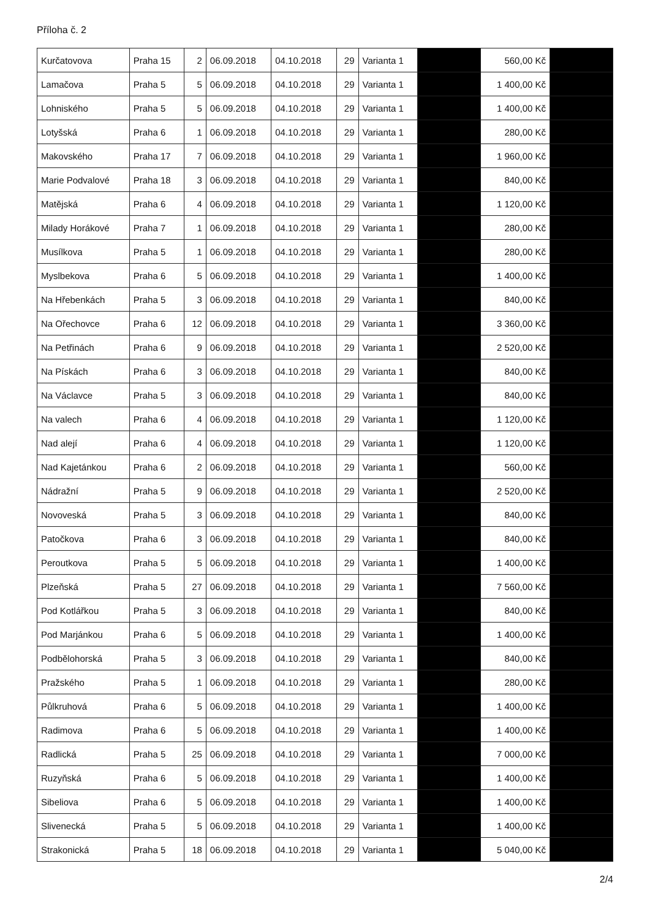Příloha č. 2
| Kurčatovova | Praha 15 | 2 | 06.09.2018 | 04.10.2018 | 29 | Varianta 1 | | 560,00 Kč | |
| Lamačova | Praha 5 | 5 | 06.09.2018 | 04.10.2018 | 29 | Varianta 1 | | 1 400,00 Kč | |
| Lohniského | Praha 5 | 5 | 06.09.2018 | 04.10.2018 | 29 | Varianta 1 | | 1 400,00 Kč | |
| Lotyšská | Praha 6 | 1 | 06.09.2018 | 04.10.2018 | 29 | Varianta 1 | | 280,00 Kč | |
| Makovského | Praha 17 | 7 | 06.09.2018 | 04.10.2018 | 29 | Varianta 1 | | 1 960,00 Kč | |
| Marie Podvalové | Praha 18 | 3 | 06.09.2018 | 04.10.2018 | 29 | Varianta 1 | | 840,00 Kč | |
| Matějská | Praha 6 | 4 | 06.09.2018 | 04.10.2018 | 29 | Varianta 1 | | 1 120,00 Kč | |
| Milady Horákové | Praha 7 | 1 | 06.09.2018 | 04.10.2018 | 29 | Varianta 1 | | 280,00 Kč | |
| Musílkova | Praha 5 | 1 | 06.09.2018 | 04.10.2018 | 29 | Varianta 1 | | 280,00 Kč | |
| Myslbekova | Praha 6 | 5 | 06.09.2018 | 04.10.2018 | 29 | Varianta 1 | | 1 400,00 Kč | |
| Na Hřebenkách | Praha 5 | 3 | 06.09.2018 | 04.10.2018 | 29 | Varianta 1 | | 840,00 Kč | |
| Na Ořechovce | Praha 6 | 12 | 06.09.2018 | 04.10.2018 | 29 | Varianta 1 | | 3 360,00 Kč | |
| Na Petřinách | Praha 6 | 9 | 06.09.2018 | 04.10.2018 | 29 | Varianta 1 | | 2 520,00 Kč | |
| Na Pískách | Praha 6 | 3 | 06.09.2018 | 04.10.2018 | 29 | Varianta 1 | | 840,00 Kč | |
| Na Václavce | Praha 5 | 3 | 06.09.2018 | 04.10.2018 | 29 | Varianta 1 | | 840,00 Kč | |
| Na valech | Praha 6 | 4 | 06.09.2018 | 04.10.2018 | 29 | Varianta 1 | | 1 120,00 Kč | |
| Nad alejí | Praha 6 | 4 | 06.09.2018 | 04.10.2018 | 29 | Varianta 1 | | 1 120,00 Kč | |
| Nad Kajetánkou | Praha 6 | 2 | 06.09.2018 | 04.10.2018 | 29 | Varianta 1 | | 560,00 Kč | |
| Nádražní | Praha 5 | 9 | 06.09.2018 | 04.10.2018 | 29 | Varianta 1 | | 2 520,00 Kč | |
| Novoveská | Praha 5 | 3 | 06.09.2018 | 04.10.2018 | 29 | Varianta 1 | | 840,00 Kč | |
| Patočkova | Praha 6 | 3 | 06.09.2018 | 04.10.2018 | 29 | Varianta 1 | | 840,00 Kč | |
| Peroutkova | Praha 5 | 5 | 06.09.2018 | 04.10.2018 | 29 | Varianta 1 | | 1 400,00 Kč | |
| Plzeňská | Praha 5 | 27 | 06.09.2018 | 04.10.2018 | 29 | Varianta 1 | | 7 560,00 Kč | |
| Pod Kotlářkou | Praha 5 | 3 | 06.09.2018 | 04.10.2018 | 29 | Varianta 1 | | 840,00 Kč | |
| Pod Marjánkou | Praha 6 | 5 | 06.09.2018 | 04.10.2018 | 29 | Varianta 1 | | 1 400,00 Kč | |
| Podbělohorská | Praha 5 | 3 | 06.09.2018 | 04.10.2018 | 29 | Varianta 1 | | 840,00 Kč | |
| Pražského | Praha 5 | 1 | 06.09.2018 | 04.10.2018 | 29 | Varianta 1 | | 280,00 Kč | |
| Půlkruhová | Praha 6 | 5 | 06.09.2018 | 04.10.2018 | 29 | Varianta 1 | | 1 400,00 Kč | |
| Radimova | Praha 6 | 5 | 06.09.2018 | 04.10.2018 | 29 | Varianta 1 | | 1 400,00 Kč | |
| Radlická | Praha 5 | 25 | 06.09.2018 | 04.10.2018 | 29 | Varianta 1 | | 7 000,00 Kč | |
| Ruzyňská | Praha 6 | 5 | 06.09.2018 | 04.10.2018 | 29 | Varianta 1 | | 1 400,00 Kč | |
| Sibeliova | Praha 6 | 5 | 06.09.2018 | 04.10.2018 | 29 | Varianta 1 | | 1 400,00 Kč | |
| Slivenecká | Praha 5 | 5 | 06.09.2018 | 04.10.2018 | 29 | Varianta 1 | | 1 400,00 Kč | |
| Strakonická | Praha 5 | 18 | 06.09.2018 | 04.10.2018 | 29 | Varianta 1 | | 5 040,00 Kč | |
2/4